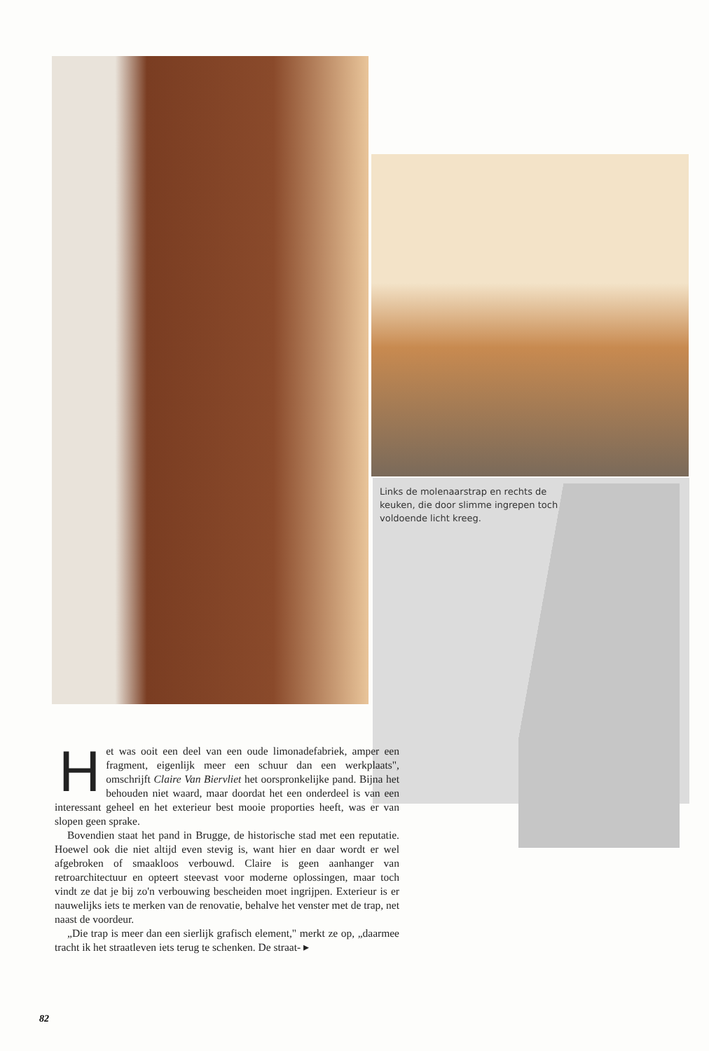Links de molenaarstrap en rechts de keuken, die door slimme ingrepen toch voldoende licht kreeg.
Het was ooit een deel van een oude limonadefabriek, amper een fragment, eigenlijk meer een schuur dan een werkplaats", omschrijft Claire Van Biervliet het oorspronkelijke pand. Bijna het behouden niet waard, maar doordat het een onderdeel is van een interessant geheel en het exterieur best mooie proporties heeft, was er van slopen geen sprake.
Bovendien staat het pand in Brugge, de historische stad met een reputatie. Hoewel ook die niet altijd even stevig is, want hier en daar wordt er wel afgebroken of smaakloos verbouwd. Claire is geen aanhanger van retroarchitectuur en opteert steevast voor moderne oplossingen, maar toch vindt ze dat je bij zo'n verbouwing bescheiden moet ingrijpen. Exterieur is er nauwelijks iets te merken van de renovatie, behalve het venster met de trap, net naast de voordeur.
„Die trap is meer dan een sierlijk grafisch element," merkt ze op, „daarmee tracht ik het straatleven iets terug te schenken. De straat- ▸
82